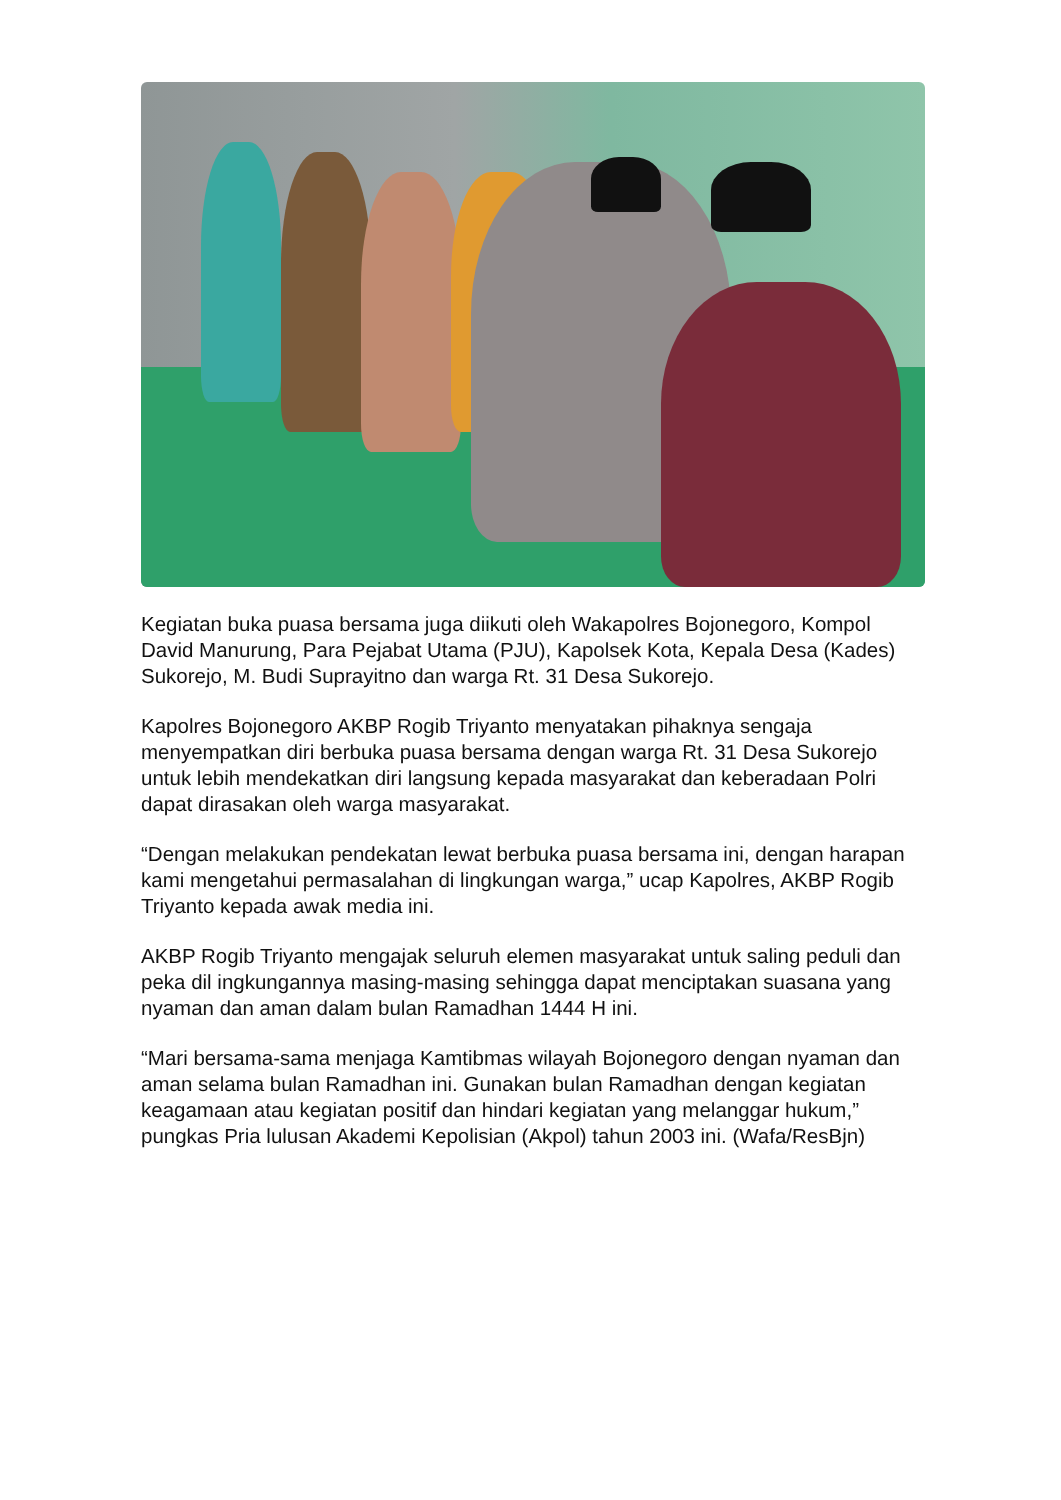Kegiatan buka puasa bersama juga diikuti oleh Wakapolres Bojonegoro, Kompol David Manurung, Para Pejabat Utama (PJU), Kapolsek Kota, Kepala Desa (Kades) Sukorejo, M. Budi Suprayitno dan warga Rt. 31 Desa Sukorejo.
Kapolres Bojonegoro AKBP Rogib Triyanto menyatakan pihaknya sengaja menyempatkan diri berbuka puasa bersama dengan warga Rt. 31 Desa Sukorejo untuk lebih mendekatkan diri langsung kepada masyarakat dan keberadaan Polri dapat dirasakan oleh warga masyarakat.
“Dengan melakukan pendekatan lewat berbuka puasa bersama ini, dengan harapan kami mengetahui permasalahan di lingkungan warga,” ucap Kapolres, AKBP Rogib Triyanto kepada awak media ini.
AKBP Rogib Triyanto mengajak seluruh elemen masyarakat untuk saling peduli dan peka dil ingkungannya masing-masing sehingga dapat menciptakan suasana yang nyaman dan aman dalam bulan Ramadhan 1444 H ini.
“Mari bersama-sama menjaga Kamtibmas wilayah Bojonegoro dengan nyaman dan aman selama bulan Ramadhan ini. Gunakan bulan Ramadhan dengan kegiatan keagamaan atau kegiatan positif dan hindari kegiatan yang melanggar hukum,” pungkas Pria lulusan Akademi Kepolisian (Akpol) tahun 2003 ini. (Wafa/ResBjn)